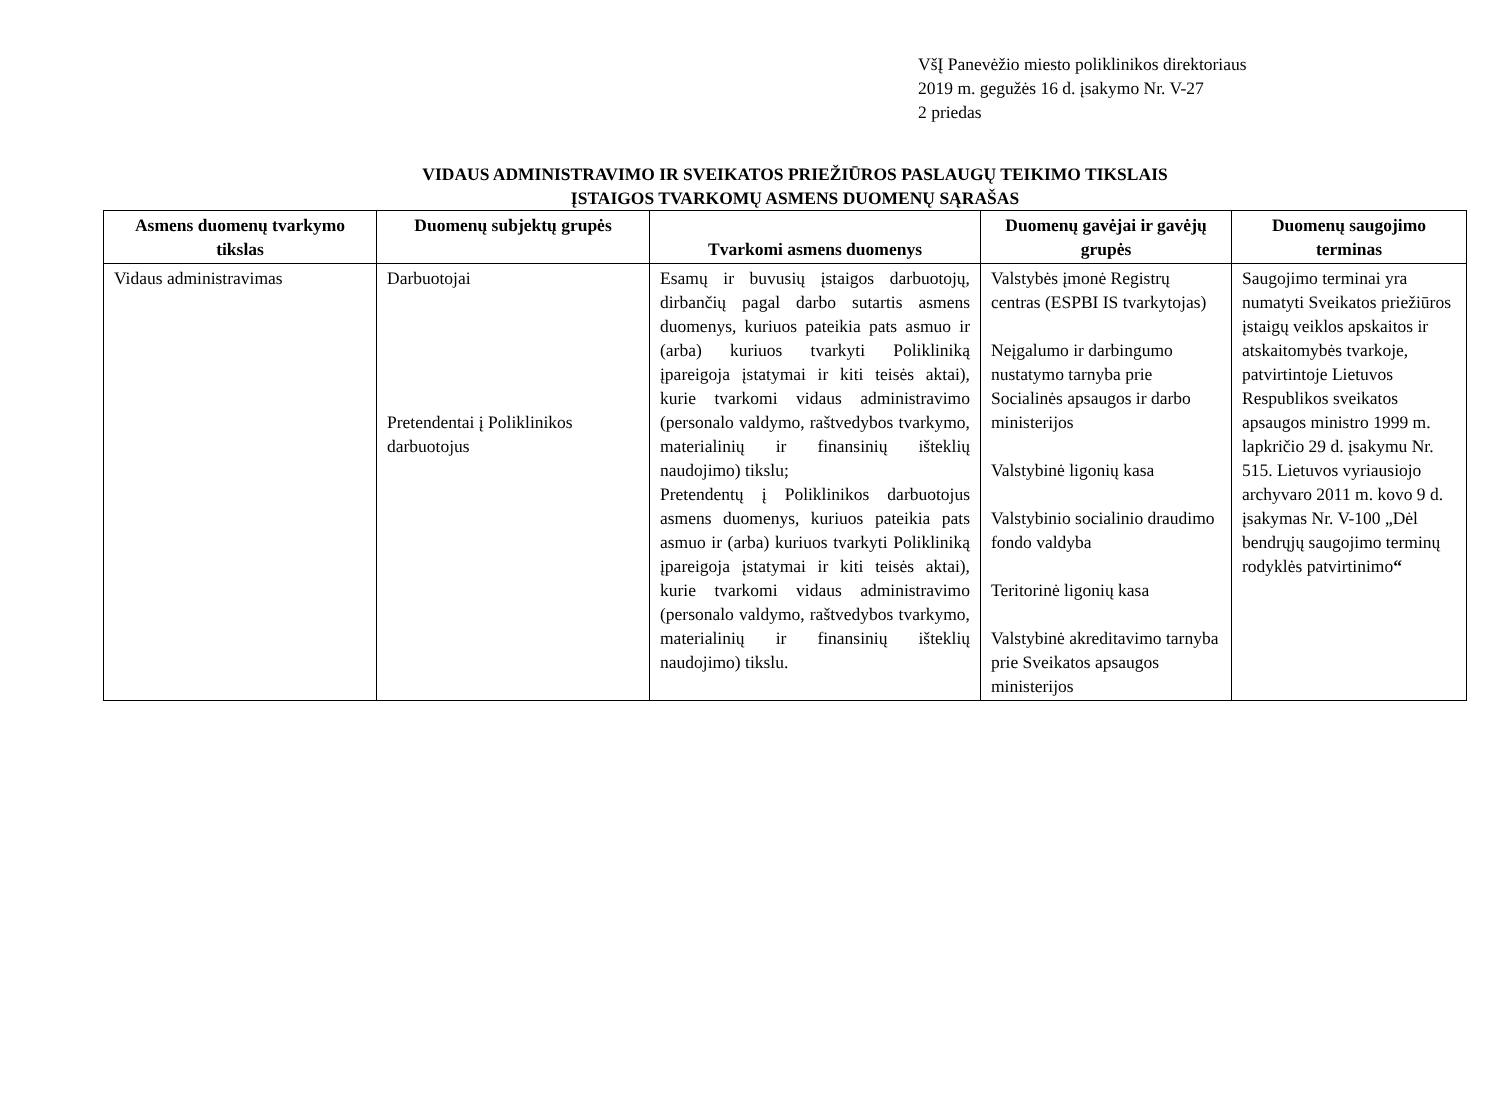VšĮ Panevėžio miesto poliklinikos direktoriaus
2019 m. gegužės 16 d. įsakymo Nr. V-27
2 priedas
VIDAUS ADMINISTRAVIMO IR SVEIKATOS PRIEŽIŪROS PASLAUGŲ TEIKIMO TIKSLAIS
ĮSTAIGOS TVARKOMŲ ASMENS DUOMENŲ SĄRAŠAS
| Asmens duomenų tvarkymo tikslas | Duomenų subjektų grupės | Tvarkomi asmens duomenys | Duomenų gavėjai ir gavėjų grupės | Duomenų saugojimo terminas |
| --- | --- | --- | --- | --- |
| Vidaus administravimas | Darbuotojai Pretendentai į Poliklinikos darbuotojus | Esamų ir buvusių įstaigos darbuotojų, dirbančių pagal darbo sutartis asmens duomenys, kuriuos pateikia pats asmuo ir (arba) kuriuos tvarkyti Polikliniką įpareigoja įstatymai ir kiti teisės aktai), kurie tvarkomi vidaus administravimo (personalo valdymo, raštvedybos tvarkymo, materialinių ir finansinių išteklių naudojimo) tikslu; Pretendentų į Poliklinikos darbuotojus asmens duomenys, kuriuos pateikia pats asmuo ir (arba) kuriuos tvarkyti Polikliniką įpareigoja įstatymai ir kiti teisės aktai), kurie tvarkomi vidaus administravimo (personalo valdymo, raštvedybos tvarkymo, materialinių ir finansinių išteklių naudojimo) tikslu. | Valstybės įmonė Registrų centras (ESPBI IS tvarkytojas) Neįgalumo ir darbingumo nustatymo tarnyba prie Socialinės apsaugos ir darbo ministerijos Valstybinė ligonių kasa Valstybinio socialinio draudimo fondo valdyba Teritorinė ligonių kasa Valstybinė akreditavimo tarnyba prie Sveikatos apsaugos ministerijos | Saugojimo terminai yra numatyti Sveikatos priežiūros įstaigų veiklos apskaitos ir atskaitomybės tvarkoje, patvirtintoje Lietuvos Respublikos sveikatos apsaugos ministro 1999 m. lapkričio 29 d. įsakymu Nr. 515. Lietuvos vyriausiojo archyvaro 2011 m. kovo 9 d. įsakymas Nr. V-100 „Dėl bendrųjų saugojimo terminų rodyklės patvirtinimo “ |